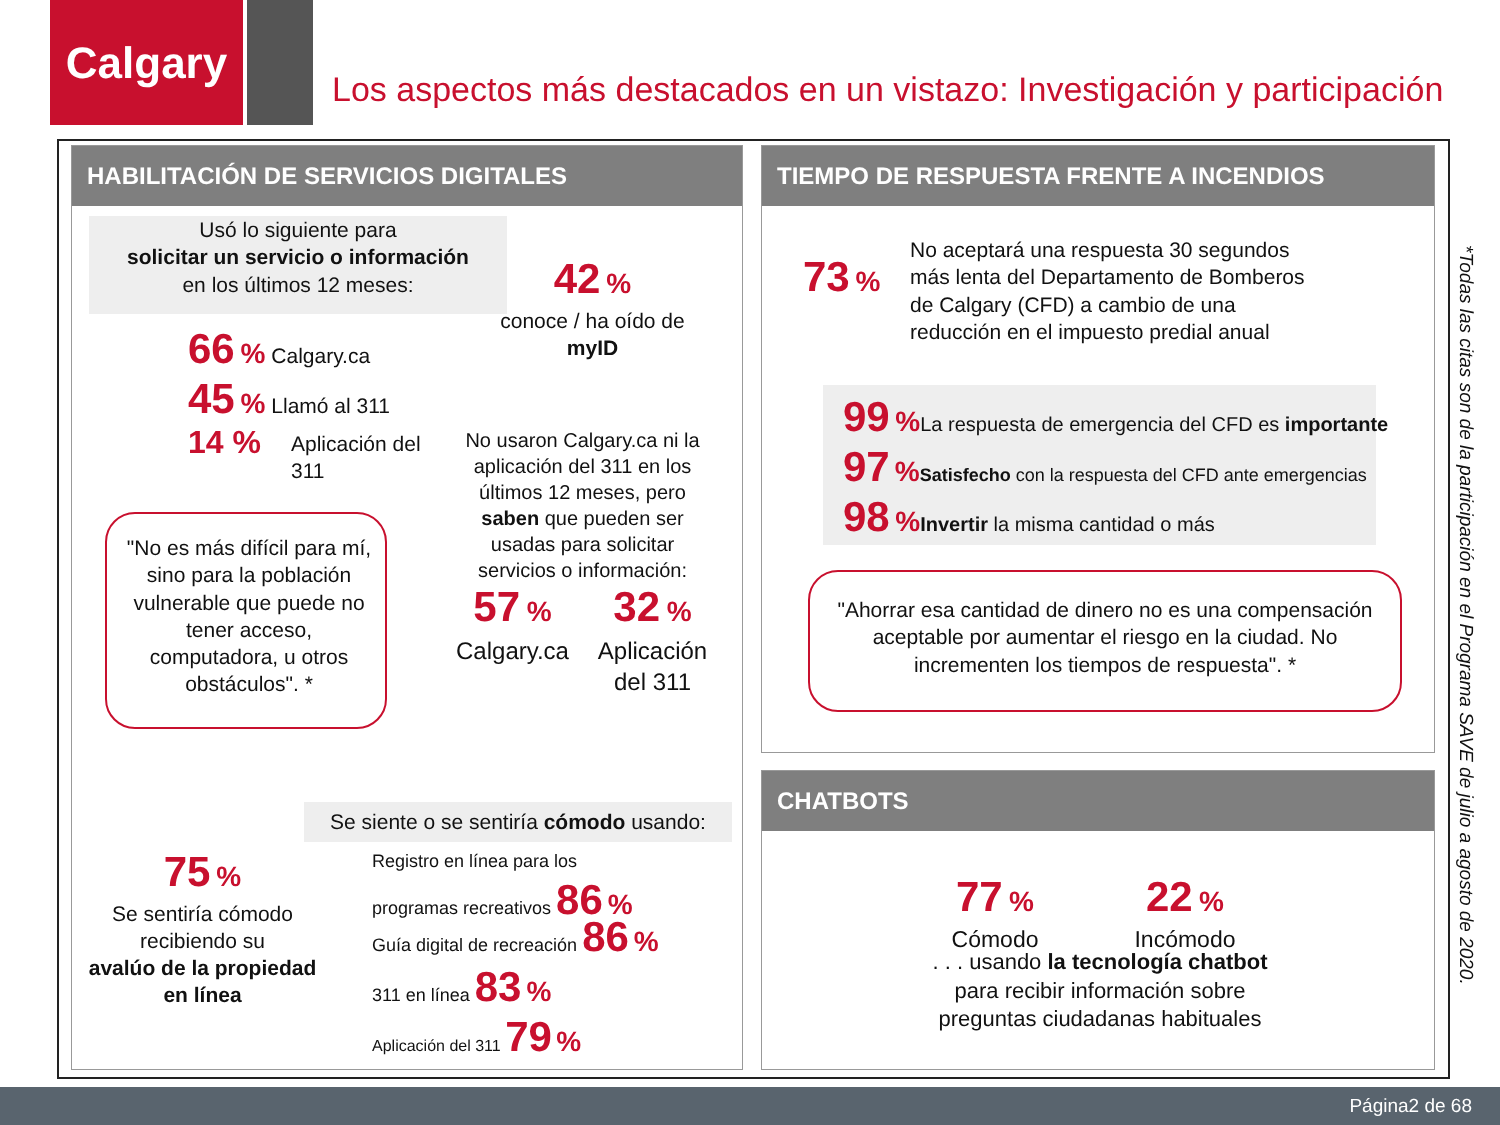Calgary
Los aspectos más destacados en un vistazo: Investigación y participación
HABILITACIÓN DE SERVICIOS DIGITALES TIEMPO DE RESPUESTA FRENTE A INCENDIOS
CHATBOTS
Usó lo siguiente para
solicitar un servicio o información
en los últimos 12 meses:
42 %
conoce / ha oído de
myID
66 % Calgary.ca
45 % Llamó al 311
14 %
Aplicación del
311
No usaron Calgary.ca ni la aplicación del 311 en los últimos 12 meses, pero saben que pueden ser usadas para solicitar servicios o información:
57 %
Calgary.ca
32 %
Aplicación del 311
"No es más difícil para mí, sino para la población vulnerable que puede no tener acceso, computadora, u otros obstáculos". *
Se siente o se sentiría cómodo usando:
75 %
Se sentiría cómodo recibiendo su
avalúo de la propiedad en línea
Registro en línea para los
programas recreativos 86 %
Guía digital de recreación 86 %
311 en línea 83 %
Aplicación del 311 79 %
73 %
No aceptará una respuesta 30 segundos más lenta del Departamento de Bomberos de Calgary (CFD) a cambio de una reducción en el impuesto predial anual
99 % La respuesta de emergencia del CFD es importante
97 % Satisfecho con la respuesta del CFD ante emergencias
98 % Invertir la misma cantidad o más
"Ahorrar esa cantidad de dinero no es una compensación aceptable por aumentar el riesgo en la ciudad. No incrementen los tiempos de respuesta". *
77 %
Cómodo
22 %
Incómodo
. . . usando la tecnología chatbot para recibir información sobre preguntas ciudadanas habituales
*Todas las citas son de la participación en el Programa SAVE de julio a agosto de 2020.
Página2 de 68